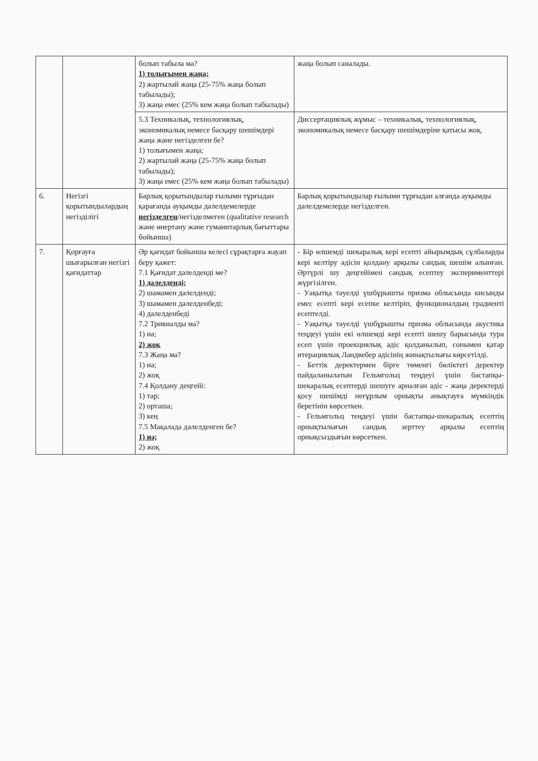| | | болып табыла ма? 1) толығымен жаңа; 2) жартылай жаңа (25-75% жаңа болып табылады); 3) жаңа емес (25% кем жаңа болып табылады) | жаңа болып саналады. |
| | | 5.3 Техникалық, технологиялық, экономикалық немесе басқару шешімдері жаңа және негізделген бе? 1) толығымен жаңа; 2) жартылай жаңа (25-75% жаңа болып табылады); 3) жаңа емес (25% кем жаңа болып табылады) | Диссертациялық жұмыс – техникалық, технологиялық, экономикалық немесе басқару шешімдеріне қатысы жоқ. |
| 6. | Негізгі қорытындылардың негізділігі | Барлық қорытындылар ғылыми тұрғыдан қарағанда ауқымды дәлелдемелерде негізделген /негізделмеген (qualitative research және өнертану және гуманитарлық бағыттары бойынша) | Барлық қорытындылар ғылыми тұрғыдан алғанда ауқымды дәлелдемелерде негізделген. |
| 7. | Қорғауға шығарылған негізгі қағидаттар | Әр қағидат бойынша келесі сұрақтарға жауап беру қажет: 7.1 Қағидат дәлелденді ме? 1) дәлелденді; 2) шамамен дәлелденді; 3) шамамен дәлелденбеді; 4) дәлелденбеді 7.2 Тривиалды ма? 1) иә; 2) жоқ 7.3 Жаңа ма? 1) иә; 2) жоқ 7.4 Қолдану деңгейі: 1) тар; 2) орташа; 3) кең 7.5 Мақалада дәлелденген бе? 1) иә; 2) жоқ | - Бір өлшемді шекаралық кері есепті айырымдық сұлбаларды кері келтіру әдісін қолдану арқылы сандық шешім алынған. Әртүрлі шу деңгейімен сандық есептеу эксперименттері жүргізілген. - Уақытқа тәуелді үшбұрышты призма облысында кисынды емес есепті кері есепке келтіріп, функционалдың градиенті есептелді. - Уақытқа тәуелді үшбұрышты призма облысында акустика теңдеуі үшін екі өлшемді кері есепті шешу барысында тура есеп үшін проекциялық әдіс қолданылып, сонымен қатар итерациялық Ландвебер әдісінің жинақтылығы көрсетілді. - Беттік деректермен бірге төменгі бөліктегі деректер пайдаланылатын Гельмгольц теңдеуі үшін бастапқы-шекаралық есептерді шешуге арналған әдіс - жаңа деректерді қосу шешімді неғұрлым орнықты анықтауға мүмкіндік беретінін көрсеткен. - Гельмгольц теңдеуі үшін бастапқы-шекаралық есептің орнықтылығын сандық зерттеу арқылы есептің орнықсыздығын көрсеткен. |